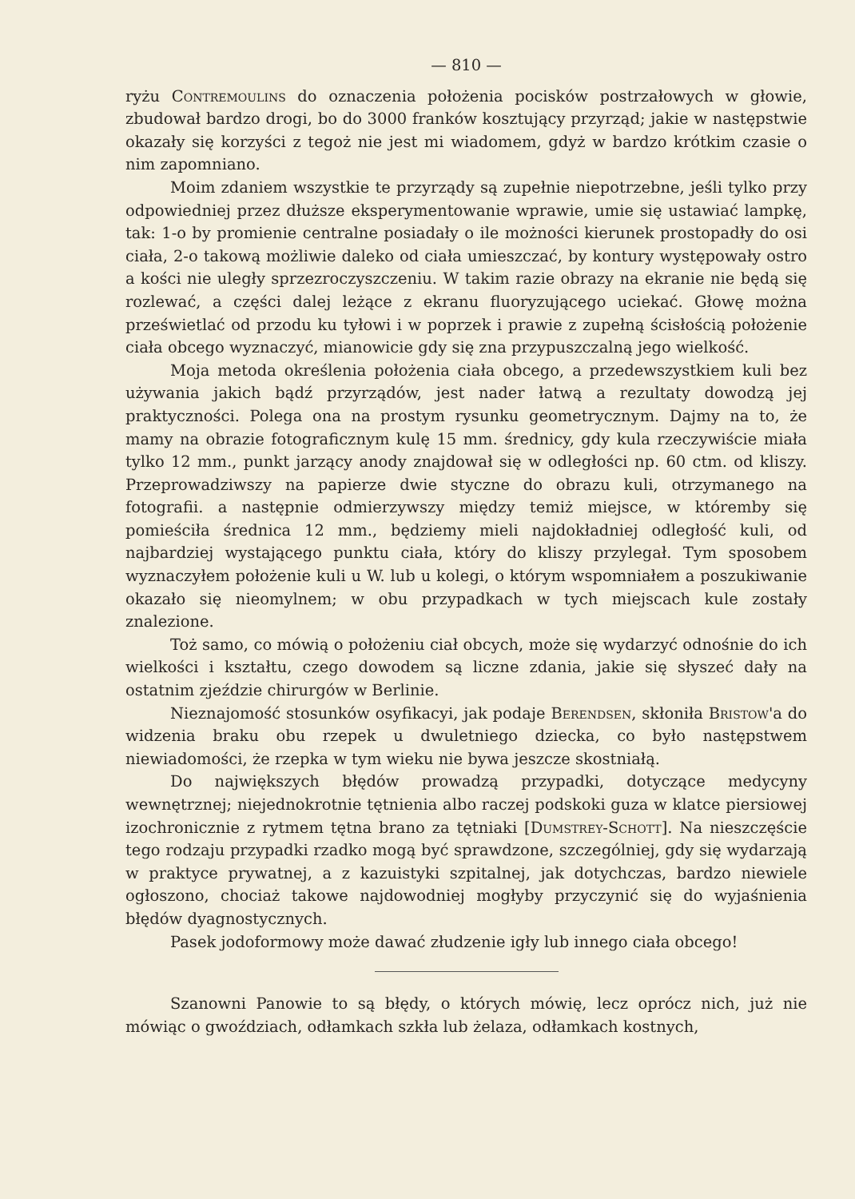— 810 —
ryżu Contremoulins do oznaczenia położenia pocisków postrzałowych w głowie, zbudował bardzo drogi, bo do 3000 franków kosztujący przyrząd; jakie w następstwie okazały się korzyści z tegoż nie jest mi wiadomem, gdyż w bardzo krótkim czasie o nim zapomniano.
Moim zdaniem wszystkie te przyrządy są zupełnie niepotrzebne, jeśli tylko przy odpowiedniej przez dłuższe eksperymentowanie wprawie, umie się ustawiać lampkę, tak: 1-o by promienie centralne posiadały o ile możności kierunek prostopadły do osi ciała, 2-o takową możliwie daleko od ciała umieszczać, by kontury występowały ostro a kości nie uległy sprzezroczyszczeniu. W takim razie obrazy na ekranie nie będą się rozlewać, a części dalej leżące z ekranu fluoryzującego uciekać. Głowę można prześwietlać od przodu ku tyłowi i w poprzek i prawie z zupełną ścisłością położenie ciała obcego wyznaczyć, mianowicie gdy się zna przypuszczalną jego wielkość.
Moja metoda określenia położenia ciała obcego, a przedewszystkiem kuli bez używania jakich bądź przyrządów, jest nader łatwą a rezultaty dowodzą jej praktyczności. Polega ona na prostym rysunku geometrycznym. Dajmy na to, że mamy na obrazie fotograficznym kulę 15 mm. średnicy, gdy kula rzeczywiście miała tylko 12 mm., punkt jarzący anody znajdował się w odległości np. 60 ctm. od kliszy. Przeprowadziwszy na papierze dwie styczne do obrazu kuli, otrzymanego na fotografii. a następnie odmierzywszy między temiż miejsce, w któremby się pomieściła średnica 12 mm., będziemy mieli najdokładniej odległość kuli, od najbardziej wystającego punktu ciała, który do kliszy przylegał. Tym sposobem wyznaczyłem położenie kuli u W. lub u kolegi, o którym wspomniałem a poszukiwanie okazało się nieomylnem; w obu przypadkach w tych miejscach kule zostały znalezione.
Toż samo, co mówią o położeniu ciał obcych, może się wydarzyć odnośnie do ich wielkości i kształtu, czego dowodem są liczne zdania, jakie się słyszeć dały na ostatnim zjeździe chirurgów w Berlinie.
Nieznajomość stosunków osyfikacyi, jak podaje Berendsen, skłoniła Bristow'a do widzenia braku obu rzepek u dwuletniego dziecka, co było następstwem niewiadomości, że rzepka w tym wieku nie bywa jeszcze skostniałą.
Do największych błędów prowadzą przypadki, dotyczące medycyny wewnętrznej; niejednokrotnie tętnienia albo raczej podskoki guza w klatce piersiowej izochronicznie z rytmem tętna brano za tętniaki [Dumstrey-Schott]. Na nieszczęście tego rodzaju przypadki rzadko mogą być sprawdzone, szczególniej, gdy się wydarzają w praktyce prywatnej, a z kazuistyki szpitalnej, jak dotychczas, bardzo niewiele ogłoszono, chociaż takowe najdowodniej mogłyby przyczynić się do wyjaśnienia błędów dyagnostycznych.
Pasek jodoformowy może dawać złudzenie igły lub innego ciała obcego!
Szanowni Panowie to są błędy, o których mówię, lecz oprócz nich, już nie mówiąc o gwoździach, odłamkach szkła lub żelaza, odłamkach kostnych,